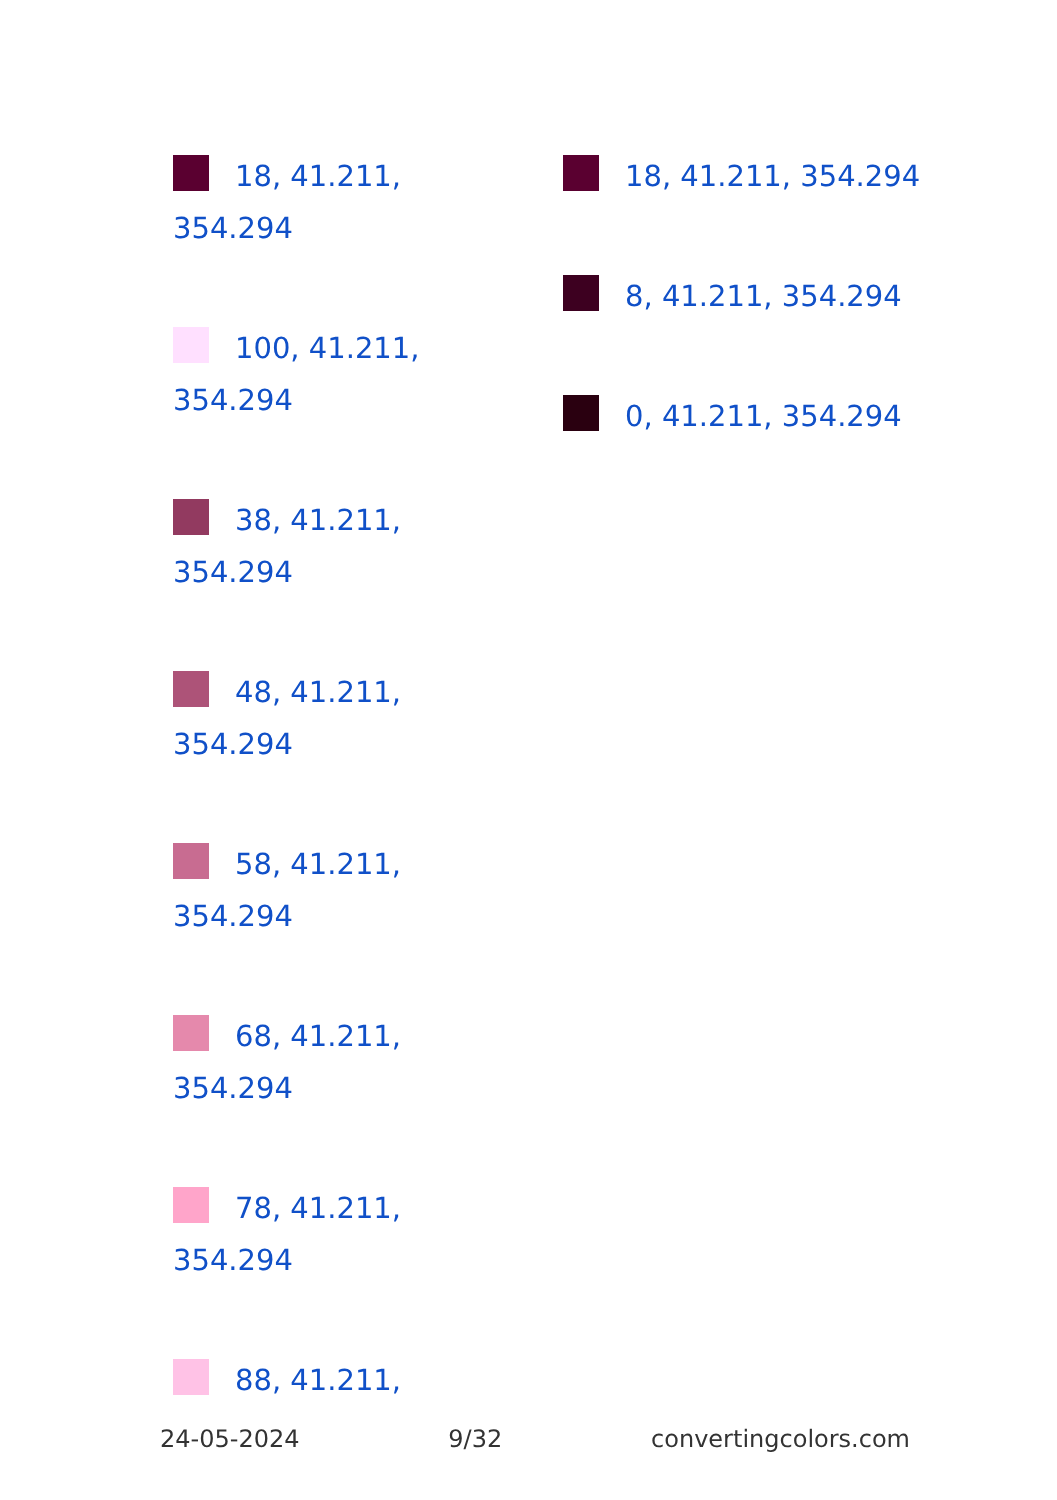18, 41.211, 354.294
100, 41.211, 354.294
38, 41.211, 354.294
48, 41.211, 354.294
58, 41.211, 354.294
68, 41.211, 354.294
78, 41.211, 354.294
88, 41.211,
18, 41.211, 354.294
8, 41.211, 354.294
0, 41.211, 354.294
24-05-2024 9/32 convertingcolors.com